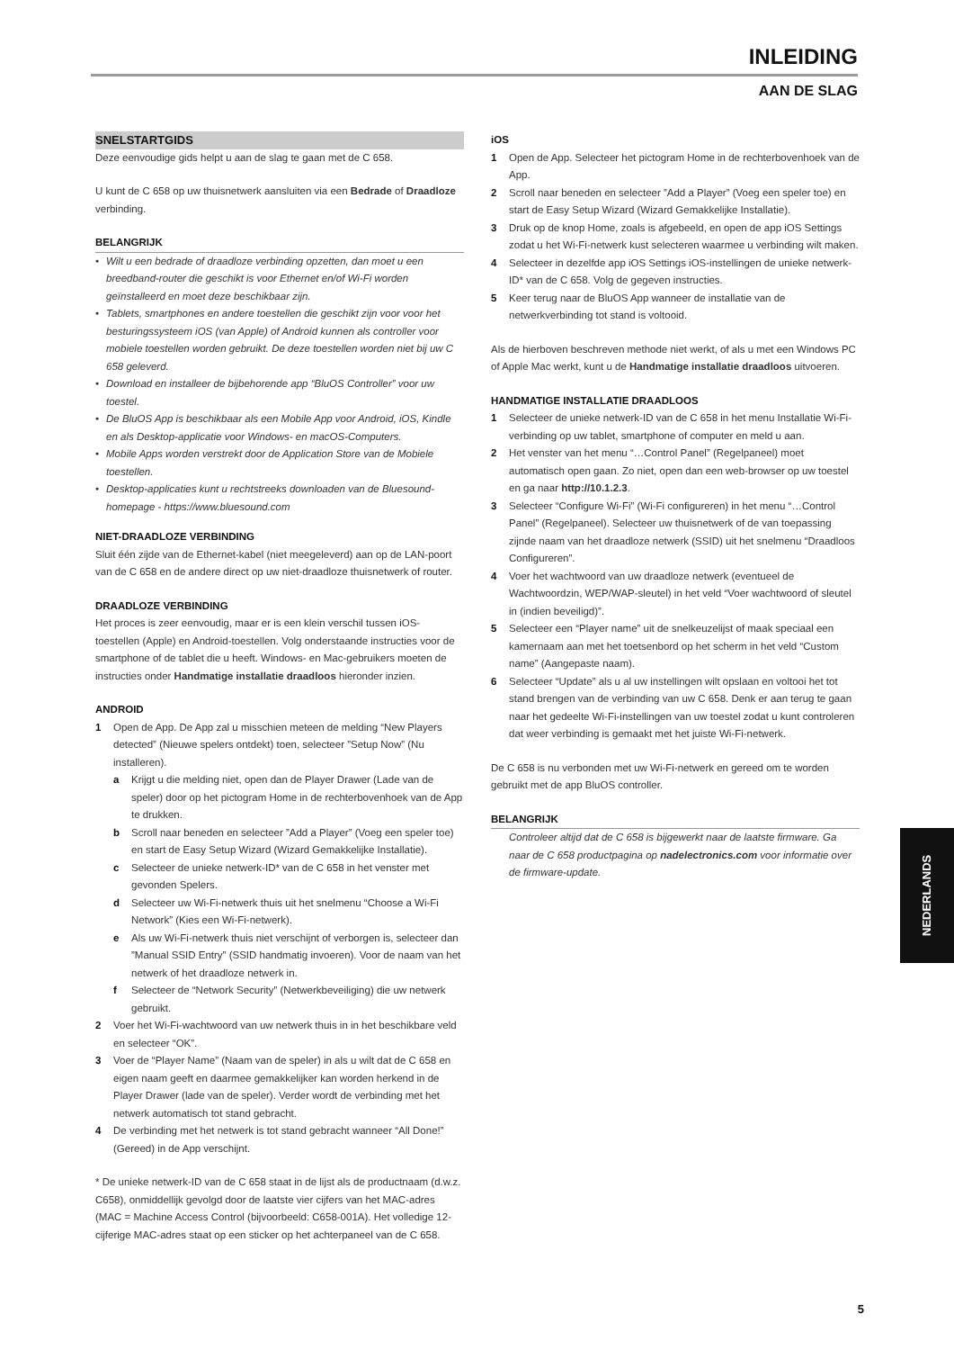INLEIDING
AAN DE SLAG
SNELSTARTGIDS
Deze eenvoudige gids helpt u aan de slag te gaan met de C 658.
U kunt de C 658 op uw thuisnetwerk aansluiten via een Bedrade of Draadloze verbinding.
BELANGRIJK
• Wilt u een bedrade of draadloze verbinding opzetten, dan moet u een breedband-router die geschikt is voor Ethernet en/of Wi-Fi worden geïnstalleerd en moet deze beschikbaar zijn.
• Tablets, smartphones en andere toestellen die geschikt zijn voor voor het besturingssysteem iOS (van Apple) of Android kunnen als controller voor mobiele toestellen worden gebruikt. De deze toestellen worden niet bij uw C 658 geleverd.
• Download en installeer de bijbehorende app “BluOS Controller” voor uw toestel.
• De BluOS App is beschikbaar als een Mobile App voor Android, iOS, Kindle en als Desktop-applicatie voor Windows- en macOS-Computers.
• Mobile Apps worden verstrekt door de Application Store van de Mobiele toestellen.
• Desktop-applicaties kunt u rechtstreeks downloaden van de Bluesound-homepage - https://www.bluesound.com
NIET-DRAADLOZE VERBINDING
Sluit één zijde van de Ethernet-kabel (niet meegeleverd) aan op de LAN-poort van de C 658 en de andere direct op uw niet-draadloze thuisnetwerk of router.
DRAADLOZE VERBINDING
Het proces is zeer eenvoudig, maar er is een klein verschil tussen iOS-toestellen (Apple) en Android-toestellen. Volg onderstaande instructies voor de smartphone of de tablet die u heeft. Windows- en Mac-gebruikers moeten de instructies onder Handmatige installatie draadloos hieronder inzien.
ANDROID
1 Open de App. De App zal u misschien meteen de melding “New Players detected” (Nieuwe spelers ontdekt) toen, selecteer ”Setup Now” (Nu installeren).
a Krijgt u die melding niet, open dan de Player Drawer (Lade van de speler) door op het pictogram Home in de rechterbovenhoek van de App te drukken.
b Scroll naar beneden en selecteer ”Add a Player” (Voeg een speler toe) en start de Easy Setup Wizard (Wizard Gemakkelijke Installatie).
c Selecteer de unieke netwerk-ID* van de C 658 in het venster met gevonden Spelers.
d Selecteer uw Wi-Fi-netwerk thuis uit het snelmenu “Choose a Wi-Fi Network” (Kies een Wi-Fi-netwerk).
e Als uw Wi-Fi-netwerk thuis niet verschijnt of verborgen is, selecteer dan ”Manual SSID Entry” (SSID handmatig invoeren). Voor de naam van het netwerk of het draadloze netwerk in.
f Selecteer de “Network Security” (Netwerkbeveiliging) die uw netwerk gebruikt.
2 Voer het Wi-Fi-wachtwoord van uw netwerk thuis in in het beschikbare veld en selecteer “OK”.
3 Voer de “Player Name” (Naam van de speler) in als u wilt dat de C 658 en eigen naam geeft en daarmee gemakkelijker kan worden herkend in de Player Drawer (lade van de speler). Verder wordt de verbinding met het netwerk automatisch tot stand gebracht.
4 De verbinding met het netwerk is tot stand gebracht wanneer “All Done!” (Gereed) in de App verschijnt.
* De unieke netwerk-ID van de C 658 staat in de lijst als de productnaam (d.w.z. C658), onmiddellijk gevolgd door de laatste vier cijfers van het MAC-adres (MAC = Machine Access Control (bijvoorbeeld: C658-001A). Het volledige 12-cijferige MAC-adres staat op een sticker op het achterpaneel van de C 658.
iOS
1 Open de App. Selecteer het pictogram Home in de rechterbovenhoek van de App.
2 Scroll naar beneden en selecteer ”Add a Player” (Voeg een speler toe) en start de Easy Setup Wizard (Wizard Gemakkelijke Installatie).
3 Druk op de knop Home, zoals is afgebeeld, en open de app iOS Settings zodat u het Wi-Fi-netwerk kust selecteren waarmee u verbinding wilt maken.
4 Selecteer in dezelfde app iOS Settings iOS-instellingen de unieke netwerk-ID* van de C 658. Volg de gegeven instructies.
5 Keer terug naar de BluOS App wanneer de installatie van de netwerkverbinding tot stand is voltooid.
Als de hierboven beschreven methode niet werkt, of als u met een Windows PC of Apple Mac werkt, kunt u de Handmatige installatie draadloos uitvoeren.
HANDMATIGE INSTALLATIE DRAADLOOS
1 Selecteer de unieke netwerk-ID van de C 658 in het menu Installatie Wi-Fi-verbinding op uw tablet, smartphone of computer en meld u aan.
2 Het venster van het menu “…Control Panel” (Regelpaneel) moet automatisch open gaan. Zo niet, open dan een web-browser op uw toestel en ga naar http://10.1.2.3.
3 Selecteer “Configure Wi-Fi” (Wi-Fi configureren) in het menu “…Control Panel” (Regelpaneel). Selecteer uw thuisnetwerk of de van toepassing zijnde naam van het draadloze netwerk (SSID) uit het snelmenu “Draadloos Configureren”.
4 Voer het wachtwoord van uw draadloze netwerk (eventueel de Wachtwoordzin, WEP/WAP-sleutel) in het veld “Voer wachtwoord of sleutel in (indien beveiligd)”.
5 Selecteer een “Player name” uit de snelkeuzelijst of maak speciaal een kamernaam aan met het toetsenbord op het scherm in het veld “Custom name” (Aangepaste naam).
6 Selecteer “Update” als u al uw instellingen wilt opslaan en voltooi het tot stand brengen van de verbinding van uw C 658. Denk er aan terug te gaan naar het gedeelte Wi-Fi-instellingen van uw toestel zodat u kunt controleren dat weer verbinding is gemaakt met het juiste Wi-Fi-netwerk.
De C 658 is nu verbonden met uw Wi-Fi-netwerk en gereed om te worden gebruikt met de app BluOS controller.
BELANGRIJK
Controleer altijd dat de C 658 is bijgewerkt naar de laatste firmware. Ga naar de C 658 productpagina op nadelectronics.com voor informatie over de firmware-update.
NEDERLANDS
5